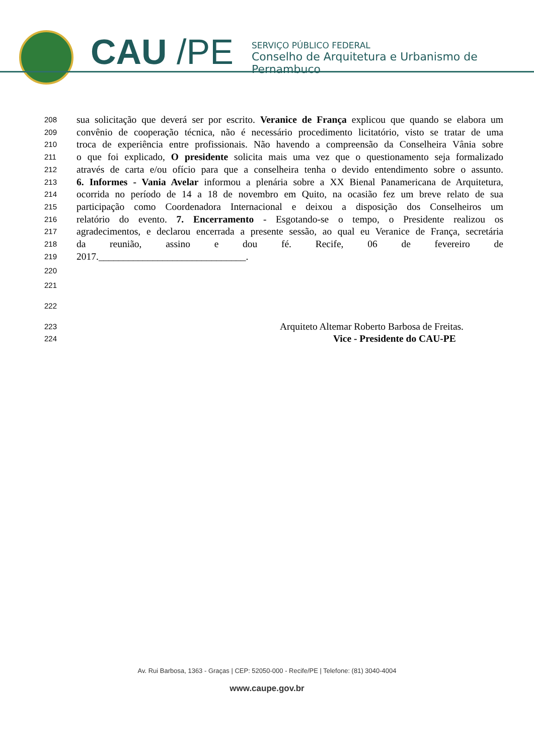CAU /PE
SERVIÇO PÚBLICO FEDERAL
Conselho de Arquitetura e Urbanismo de Pernambuco
208 sua solicitação que deverá ser por escrito. Veranice de França explicou que quando se elabora um
209 convênio de cooperação técnica, não é necessário procedimento licitatório, visto se tratar de uma
210 troca de experiência entre profissionais. Não havendo a compreensão da Conselheira Vânia sobre
211 o que foi explicado, O presidente solicita mais uma vez que o questionamento seja formalizado
212 através de carta e/ou ofício para que a conselheira tenha o devido entendimento sobre o assunto.
213 6. Informes - Vania Avelar informou a plenária sobre a XX Bienal Panamericana de Arquitetura,
214 ocorrida no período de 14 a 18 de novembro em Quito, na ocasião fez um breve relato de sua
215 participação como Coordenadora Internacional e deixou a disposição dos Conselheiros um
216 relatório do evento. 7. Encerramento - Esgotando-se o tempo, o Presidente realizou os
217 agradecimentos, e declarou encerrada a presente sessão, ao qual eu Veranice de França, secretária
218 da reunião, assino e dou fé. Recife, 06 de fevereiro de
219 2017.______________________________.
220
221
222
223 Arquiteto Altemar Roberto Barbosa de Freitas.
224 Vice - Presidente do CAU-PE
Av. Rui Barbosa, 1363 - Graças | CEP: 52050-000 - Recife/PE | Telefone: (81) 3040-4004
www.caupe.gov.br